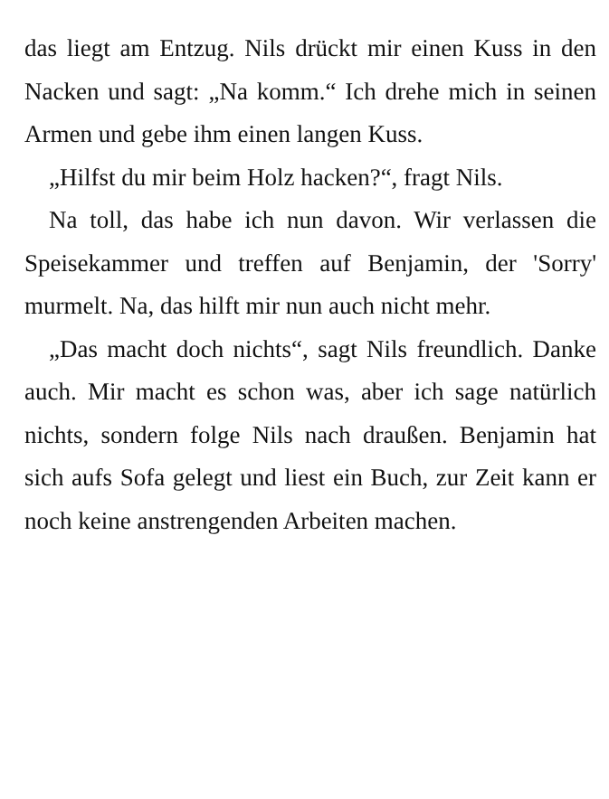das liegt am Entzug. Nils drückt mir einen Kuss in den Nacken und sagt: „Na komm.“ Ich drehe mich in seinen Armen und gebe ihm einen langen Kuss.
„Hilfst du mir beim Holz hacken?“, fragt Nils.
Na toll, das habe ich nun davon. Wir verlassen die Speisekammer und treffen auf Benjamin, der 'Sorry' murmelt. Na, das hilft mir nun auch nicht mehr.
„Das macht doch nichts“, sagt Nils freundlich. Danke auch. Mir macht es schon was, aber ich sage natürlich nichts, sondern folge Nils nach draußen. Benjamin hat sich aufs Sofa gelegt und liest ein Buch, zur Zeit kann er noch keine anstrengenden Arbeiten machen.